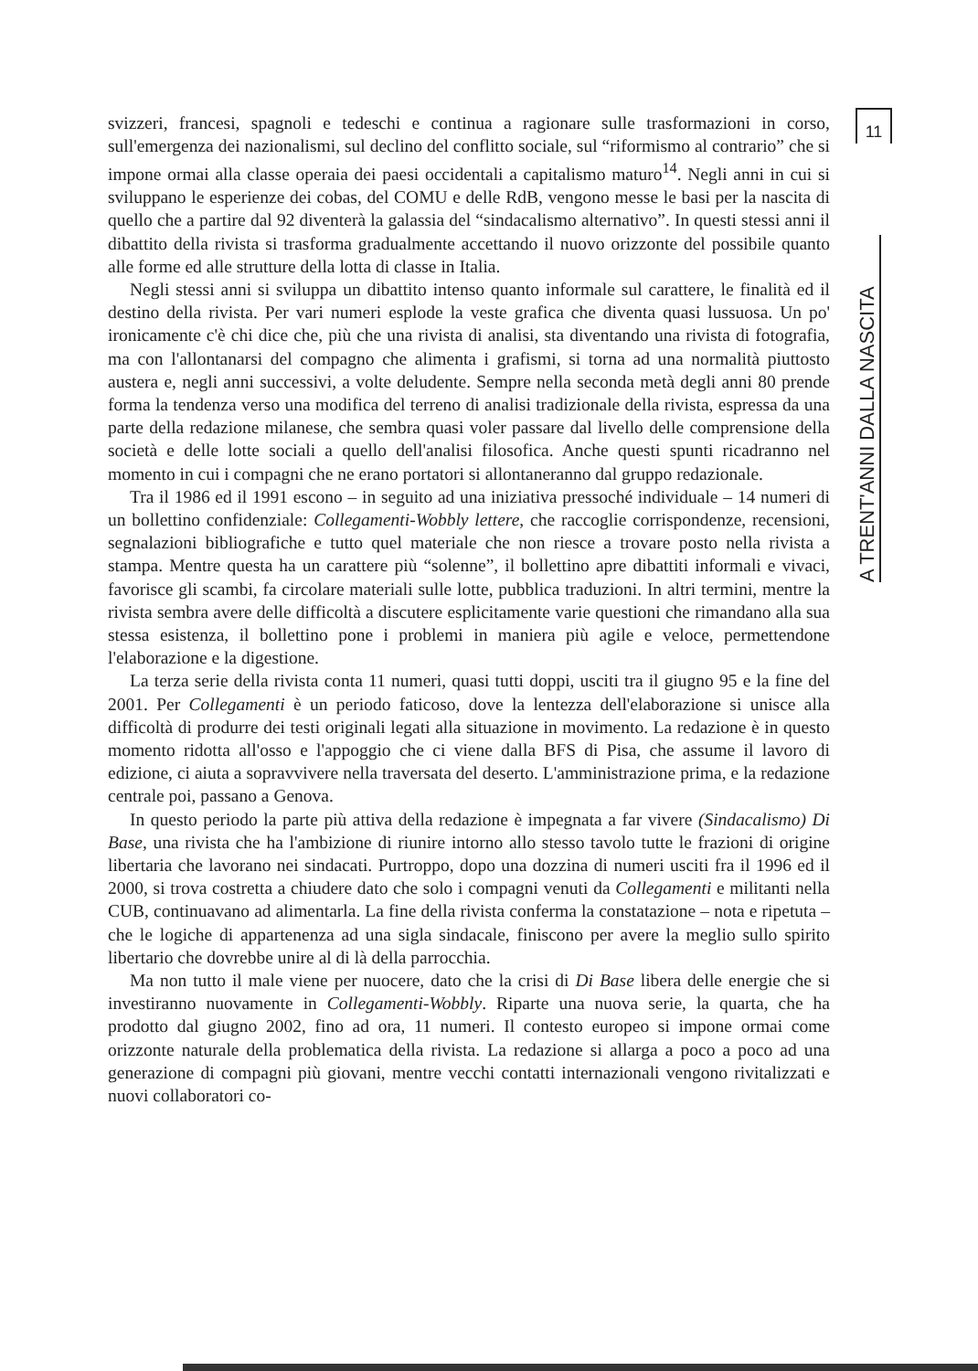svizzeri, francesi, spagnoli e tedeschi e continua a ragionare sulle trasformazioni in corso, sull'emergenza dei nazionalismi, sul declino del conflitto sociale, sul “riformismo al contrario” che si impone ormai alla classe operaia dei paesi occidentali a capitalismo maturo<sup>14</sup>. Negli anni in cui si sviluppano le esperienze dei cobas, del COMU e delle RdB, vengono messe le basi per la nascita di quello che a partire dal 92 diventerà la galassia del “sindacalismo alternativo”. In questi stessi anni il dibattito della rivista si trasforma gradualmente accettando il nuovo orizzonte del possibile quanto alle forme ed alle strutture della lotta di classe in Italia.
Negli stessi anni si sviluppa un dibattito intenso quanto informale sul carattere, le finalità ed il destino della rivista. Per vari numeri esplode la veste grafica che diventa quasi lussuosa. Un po' ironicamente c'è chi dice che, più che una rivista di analisi, sta diventando una rivista di fotografia, ma con l'allontanarsi del compagno che alimenta i grafismi, si torna ad una normalità piuttosto austera e, negli anni successivi, a volte deludente. Sempre nella seconda metà degli anni 80 prende forma la tendenza verso una modifica del terreno di analisi tradizionale della rivista, espressa da una parte della redazione milanese, che sembra quasi voler passare dal livello delle comprensione della società e delle lotte sociali a quello dell'analisi filosofica. Anche questi spunti ricadranno nel momento in cui i compagni che ne erano portatori si allontaneranno dal gruppo redazionale.
Tra il 1986 ed il 1991 escono – in seguito ad una iniziativa pressoché individuale – 14 numeri di un bollettino confidenziale: Collegamenti-Wobbly lettere, che raccoglie corrispondenze, recensioni, segnalazioni bibliografiche e tutto quel materiale che non riesce a trovare posto nella rivista a stampa. Mentre questa ha un carattere più “solenne”, il bollettino apre dibattiti informali e vivaci, favorisce gli scambi, fa circolare materiali sulle lotte, pubblica traduzioni. In altri termini, mentre la rivista sembra avere delle difficoltà a discutere esplicitamente varie questioni che rimandano alla sua stessa esistenza, il bollettino pone i problemi in maniera più agile e veloce, permettendone l'elaborazione e la digestione.
La terza serie della rivista conta 11 numeri, quasi tutti doppi, usciti tra il giugno 95 e la fine del 2001. Per Collegamenti è un periodo faticoso, dove la lentezza dell'elaborazione si unisce alla difficoltà di produrre dei testi originali legati alla situazione in movimento. La redazione è in questo momento ridotta all'osso e l'appoggio che ci viene dalla BFS di Pisa, che assume il lavoro di edizione, ci aiuta a sopravvivere nella traversata del deserto. L'amministrazione prima, e la redazione centrale poi, passano a Genova.
In questo periodo la parte più attiva della redazione è impegnata a far vivere (Sindacalismo) Di Base, una rivista che ha l'ambizione di riunire intorno allo stesso tavolo tutte le frazioni di origine libertaria che lavorano nei sindacati. Purtroppo, dopo una dozzina di numeri usciti fra il 1996 ed il 2000, si trova costretta a chiudere dato che solo i compagni venuti da Collegamenti e militanti nella CUB, continuavano ad alimentarla. La fine della rivista conferma la constatazione – nota e ripetuta – che le logiche di appartenenza ad una sigla sindacale, finiscono per avere la meglio sullo spirito libertario che dovrebbe unire al di là della parrocchia.
Ma non tutto il male viene per nuocere, dato che la crisi di Di Base libera delle energie che si investiranno nuovamente in Collegamenti-Wobbly. Riparte una nuova serie, la quarta, che ha prodotto dal giugno 2002, fino ad ora, 11 numeri. Il contesto europeo si impone ormai come orizzonte naturale della problematica della rivista. La redazione si allarga a poco a poco ad una generazione di compagni più giovani, mentre vecchi contatti internazionali vengono rivitalizzati e nuovi collaboratori co-
11
A TRENT'ANNI DALLA NASCITA